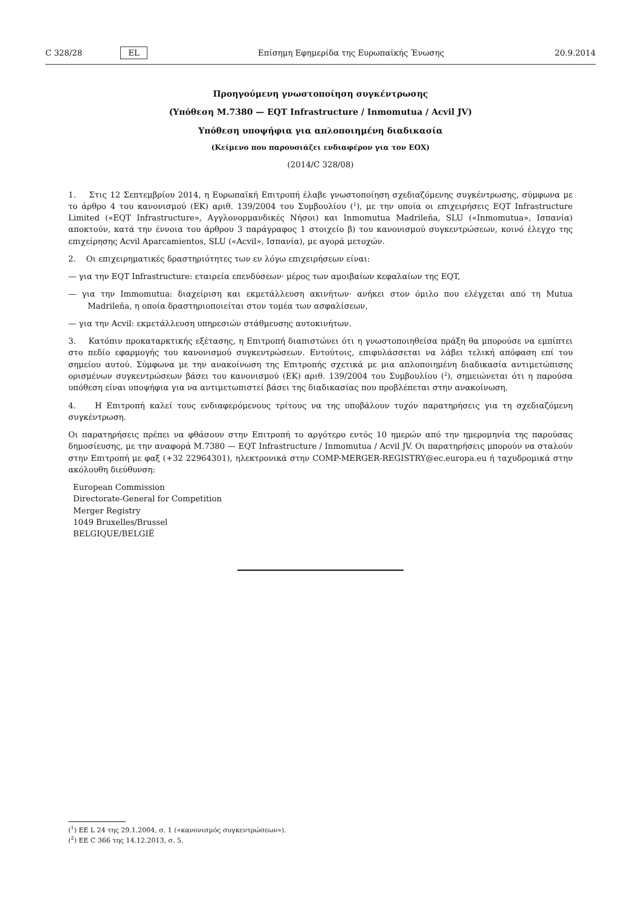C 328/28 EL Επίσημη Εφημερίδα της Ευρωπαϊκής Ένωσης 20.9.2014
Προηγούμενη γνωστοποίηση συγκέντρωσης
(Υπόθεση M.7380 — EQT Infrastructure / Inmomutua / Acvil JV)
Υπόθεση υποψήφια για απλοποιημένη διαδικασία
(Κείμενο που παρουσιάζει ενδιαφέρον για τον ΕΟΧ)
(2014/C 328/08)
1. Στις 12 Σεπτεμβρίου 2014, η Ευρωπαϊκή Επιτροπή έλαβε γνωστοποίηση σχεδιαζόμενης συγκέντρωσης, σύμφωνα με το άρθρο 4 του κανονισμού (ΕΚ) αριθ. 139/2004 του Συμβουλίου (<sup>1</sup>), με την οποία οι επιχειρήσεις EQT Infrastructure Limited («EQT Infrastructure», Αγγλονορμανδικές Νήσοι) και Inmomutua Madrileña, SLU («Inmomutua», Ισπανία) αποκτούν, κατά την έννοια του άρθρου 3 παράγραφος 1 στοιχείο β) του κανονισμού συγκεντρώσεων, κοινό έλεγχο της επιχείρησης Acvil Aparcamientos, SLU («Acvil», Ισπανία), με αγορά μετοχών.
2. Οι επιχειρηματικές δραστηριότητες των εν λόγω επιχειρήσεων είναι:
— για την EQT Infrastructure: εταιρεία επενδύσεων· μέρος των αμοιβαίων κεφαλαίων της EQT,
— για την Immomutua: διαχείριση και εκμετάλλευση ακινήτων· ανήκει στον όμιλο που ελέγχεται από τη Mutua Madrileña, η οποία δραστηριοποιείται στον τομέα των ασφαλίσεων,
— για την Acvil: εκμετάλλευση υπηρεσιών στάθμευσης αυτοκινήτων.
3. Κατόπιν προκαταρκτικής εξέτασης, η Επιτροπή διαπιστώνει ότι η γνωστοποιηθείσα πράξη θα μπορούσε να εμπίπτει στο πεδίο εφαρμογής του κανονισμού συγκεντρώσεων. Εντούτοις, επιφυλάσσεται να λάβει τελική απόφαση επί του σημείου αυτού. Σύμφωνα με την ανακοίνωση της Επιτροπής σχετικά με μια απλοποιημένη διαδικασία αντιμετώπισης ορισμένων συγκεντρώσεων βάσει του κανονισμού (ΕΚ) αριθ. 139/2004 του Συμβουλίου (<sup>2</sup>), σημειώνεται ότι η παρούσα υπόθεση είναι υποψήφια για να αντιμετωπιστεί βάσει της διαδικασίας που προβλέπεται στην ανακοίνωση.
4. Η Επιτροπή καλεί τους ενδιαφερόμενους τρίτους να της υποβάλουν τυχόν παρατηρήσεις για τη σχεδιαζόμενη συγκέντρωση.
Οι παρατηρήσεις πρέπει να φθάσουν στην Επιτροπή το αργότερο εντός 10 ημερών από την ημερομηνία της παρούσας δημοσίευσης, με την αναφορά M.7380 — EQT Infrastructure / Inmomutua / Acvil JV. Οι παρατηρήσεις μπορούν να σταλούν στην Επιτροπή με φαξ (+32 22964301), ηλεκτρονικά στην COMP-MERGER-REGISTRY@ec.europa.eu ή ταχυδρομικά στην ακόλουθη διεύθυνση:
European Commission
Directorate-General for Competition
Merger Registry
1049 Bruxelles/Brussel
BELGIQUE/BELGIË
(<sup>1</sup>) ΕΕ L 24 της 29.1.2004, σ. 1 («κανονισμός συγκεντρώσεων»).
(<sup>2</sup>) ΕΕ C 366 της 14.12.2013, σ. 5.